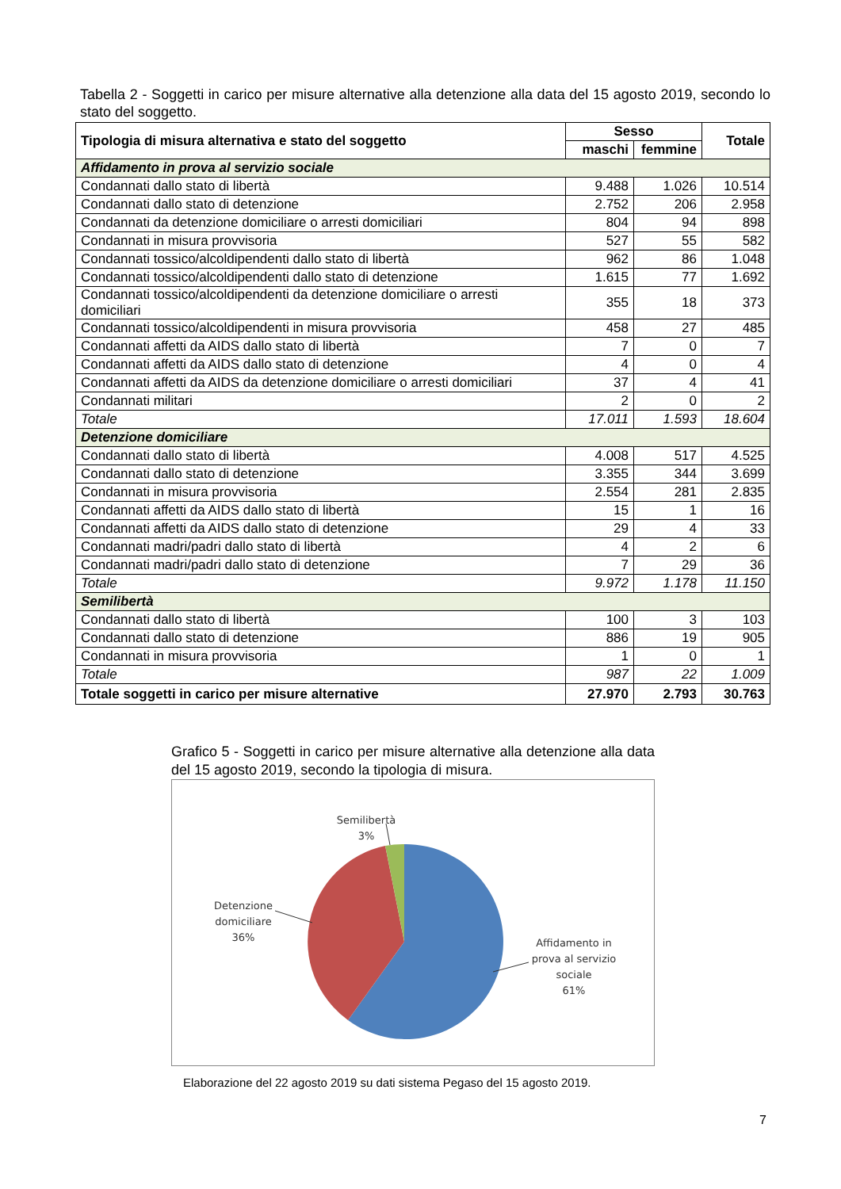Tabella 2 - Soggetti in carico per misure alternative alla detenzione alla data del 15 agosto 2019, secondo lo stato del soggetto.
| Tipologia di misura alternativa e stato del soggetto | Sesso | | Totale |
| --- | --- | --- | --- |
| | maschi | femmine | |
| Affidamento in prova al servizio sociale | | | |
| Condannati dallo stato di libertà | 9.488 | 1.026 | 10.514 |
| Condannati dallo stato di detenzione | 2.752 | 206 | 2.958 |
| Condannati da detenzione domiciliare o arresti domiciliari | 804 | 94 | 898 |
| Condannati in misura provvisoria | 527 | 55 | 582 |
| Condannati tossico/alcoldipendenti dallo stato di libertà | 962 | 86 | 1.048 |
| Condannati tossico/alcoldipendenti dallo stato di detenzione | 1.615 | 77 | 1.692 |
| Condannati tossico/alcoldipendenti da detenzione domiciliare o arresti domiciliari | 355 | 18 | 373 |
| Condannati tossico/alcoldipendenti in misura provvisoria | 458 | 27 | 485 |
| Condannati affetti da AIDS dallo stato di libertà | 7 | 0 | 7 |
| Condannati affetti da AIDS dallo stato di detenzione | 4 | 0 | 4 |
| Condannati affetti da AIDS da detenzione domiciliare o arresti domiciliari | 37 | 4 | 41 |
| Condannati militari | 2 | 0 | 2 |
| Totale | 17.011 | 1.593 | 18.604 |
| Detenzione domiciliare | | | |
| Condannati dallo stato di libertà | 4.008 | 517 | 4.525 |
| Condannati dallo stato di detenzione | 3.355 | 344 | 3.699 |
| Condannati in misura provvisoria | 2.554 | 281 | 2.835 |
| Condannati affetti da AIDS dallo stato di libertà | 15 | 1 | 16 |
| Condannati affetti da AIDS dallo stato di detenzione | 29 | 4 | 33 |
| Condannati madri/padri dallo stato di libertà | 4 | 2 | 6 |
| Condannati madri/padri dallo stato di detenzione | 7 | 29 | 36 |
| Totale | 9.972 | 1.178 | 11.150 |
| Semilibertà | | | |
| Condannati dallo stato di libertà | 100 | 3 | 103 |
| Condannati dallo stato di detenzione | 886 | 19 | 905 |
| Condannati in misura provvisoria | 1 | 0 | 1 |
| Totale | 987 | 22 | 1.009 |
| Totale soggetti in carico per misure alternative | 27.970 | 2.793 | 30.763 |
Grafico 5 - Soggetti in carico per misure alternative alla detenzione alla data del 15 agosto 2019, secondo la tipologia di misura.
Semilibertà
3%
Detenzione
domiciliare
36%
Affidamento in
prova al servizio
sociale
61%
Elaborazione del 22 agosto 2019 su dati sistema Pegaso del 15 agosto 2019.
7